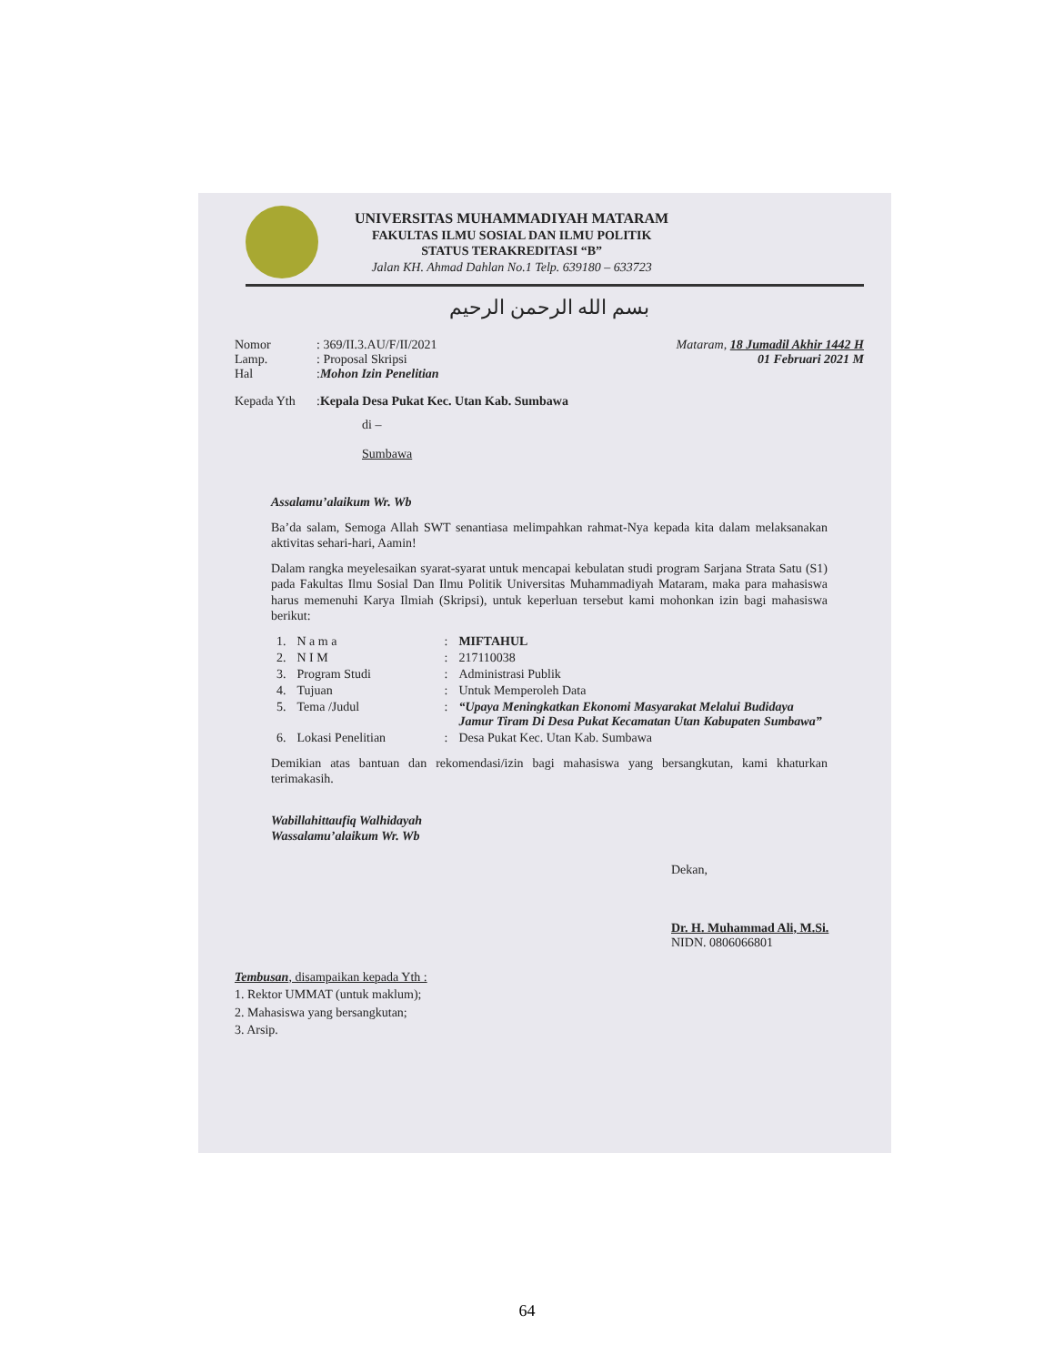UNIVERSITAS MUHAMMADIYAH MATARAM
FAKULTAS ILMU SOSIAL DAN ILMU POLITIK
STATUS TERAKREDITASI “B”
Jalan KH. Ahmad Dahlan No.1 Telp. 639180 – 633723
بسم الله الرحمن الرحيم
Nomor: 369/II.3.AU/F/II/2021
Lamp.: Proposal Skripsi
Hal: Mohon Izin Penelitian
Mataram, 18 Jumadil Akhir 1442 H
01 Februari 2021 M
Kepada Yth: Kepala Desa Pukat Kec. Utan Kab. Sumbawa
di –
Sumbawa
Assalamu’alaikum Wr. Wb
Ba’da salam, Semoga Allah SWT senantiasa melimpahkan rahmat-Nya kepada kita dalam melaksanakan aktivitas sehari-hari, Aamin!
Dalam rangka meyelesaikan syarat-syarat untuk mencapai kebulatan studi program Sarjana Strata Satu (S1) pada Fakultas Ilmu Sosial Dan Ilmu Politik Universitas Muhammadiyah Mataram, maka para mahasiswa harus memenuhi Karya Ilmiah (Skripsi), untuk keperluan tersebut kami mohonkan izin bagi mahasiswa berikut:
| 1. | N a m a | : | MIFTAHUL |
| 2. | N I M | : | 217110038 |
| 3. | Program Studi | : | Administrasi Publik |
| 4. | Tujuan | : | Untuk Memperoleh Data |
| 5. | Tema /Judul | : | “Upaya Meningkatkan Ekonomi Masyarakat Melalui Budidaya Jamur Tiram Di Desa Pukat Kecamatan Utan Kabupaten Sumbawa” |
| 6. | Lokasi Penelitian | : | Desa Pukat Kec. Utan Kab. Sumbawa |
Demikian atas bantuan dan rekomendasi/izin bagi mahasiswa yang bersangkutan, kami khaturkan terimakasih.
Wabillahittaufiq Walhidayah
Wassalamu’alaikum Wr. Wb
Dekan,
Dr. H. Muhammad Ali, M.Si.
NIDN. 0806066801
Tembusan, disampaikan kepada Yth :
1. Rektor UMMAT (untuk maklum);
2. Mahasiswa yang bersangkutan;
3. Arsip.
64